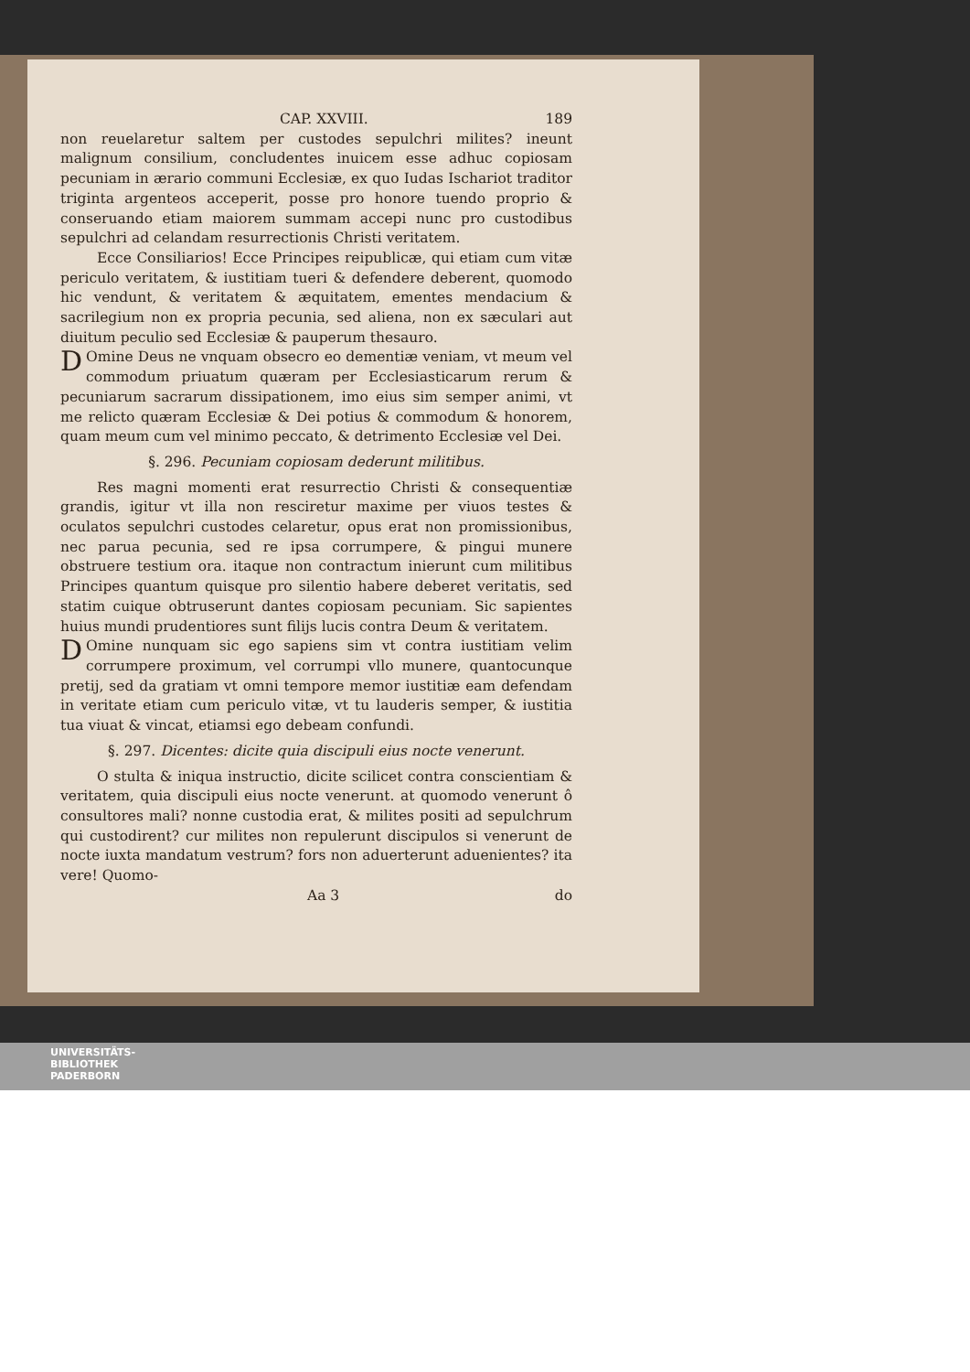CAP. XXVIII. 189
non reuelaretur saltem per custodes sepulchri milites? ineunt malignum consilium, concludentes inuicem esse adhuc copiosam pecuniam in ærario communi Ecclesiæ, ex quo Iudas Ischariot traditor triginta argenteos acceperit, posse pro honore tuendo proprio & conseruando etiam maiorem summam accepi nunc pro custodibus sepulchri ad celandam resurrectionis Christi veritatem.
Ecce Consiliarios! Ecce Principes reipublicæ, qui etiam cum vitæ periculo veritatem, & iustitiam tueri & defendere deberent, quomodo hic vendunt, & veritatem & æquitatem, ementes mendacium & sacrilegium non ex propria pecunia, sed aliena, non ex sæculari aut diuitum peculio sed Ecclesiæ & pauperum thesauro.
DOmine Deus ne vnquam obsecro eo dementiæ veniam, vt meum vel commodum priuatum quæram per Ecclesiasticarum rerum & pecuniarum sacrarum dissipationem, imo eius sim semper animi, vt me relicto quæram Ecclesiæ & Dei potius & commodum & honorem, quam meum cum vel minimo peccato, & detrimento Ecclesiæ vel Dei.
§. 296. Pecuniam copiosam dederunt militibus.
Res magni momenti erat resurrectio Christi & consequentiæ grandis, igitur vt illa non resciretur maxime per viuos testes & oculatos sepulchri custodes celaretur, opus erat non promissionibus, nec parua pecunia, sed re ipsa corrumpere, & pingui munere obstruere testium ora. itaque non contractum inierunt cum militibus Principes quantum quisque pro silentio habere deberet veritatis, sed statim cuique obtruserunt dantes copiosam pecuniam. Sic sapientes huius mundi prudentiores sunt filijs lucis contra Deum & veritatem.
DOmine nunquam sic ego sapiens sim vt contra iustitiam velim corrumpere proximum, vel corrumpi vllo munere, quantocunque pretij, sed da gratiam vt omni tempore memor iustitiæ eam defendam in veritate etiam cum periculo vitæ, vt tu lauderis semper, & iustitia tua viuat & vincat, etiamsi ego debeam confundi.
§. 297. Dicentes: dicite quia discipuli eius nocte venerunt.
O stulta & iniqua instructio, dicite scilicet contra conscientiam & veritatem, quia discipuli eius nocte venerunt. at quomodo venerunt ô consultores mali? nonne custodia erat, & milites positi ad sepulchrum qui custodirent? cur milites non repulerunt discipulos si venerunt de nocte iuxta mandatum vestrum? fors non aduerterunt aduenientes? ita vere! Quomo-
Aa 3 do
UNIVERSITÄTS-
BIBLIOTHEK
PADERBORN